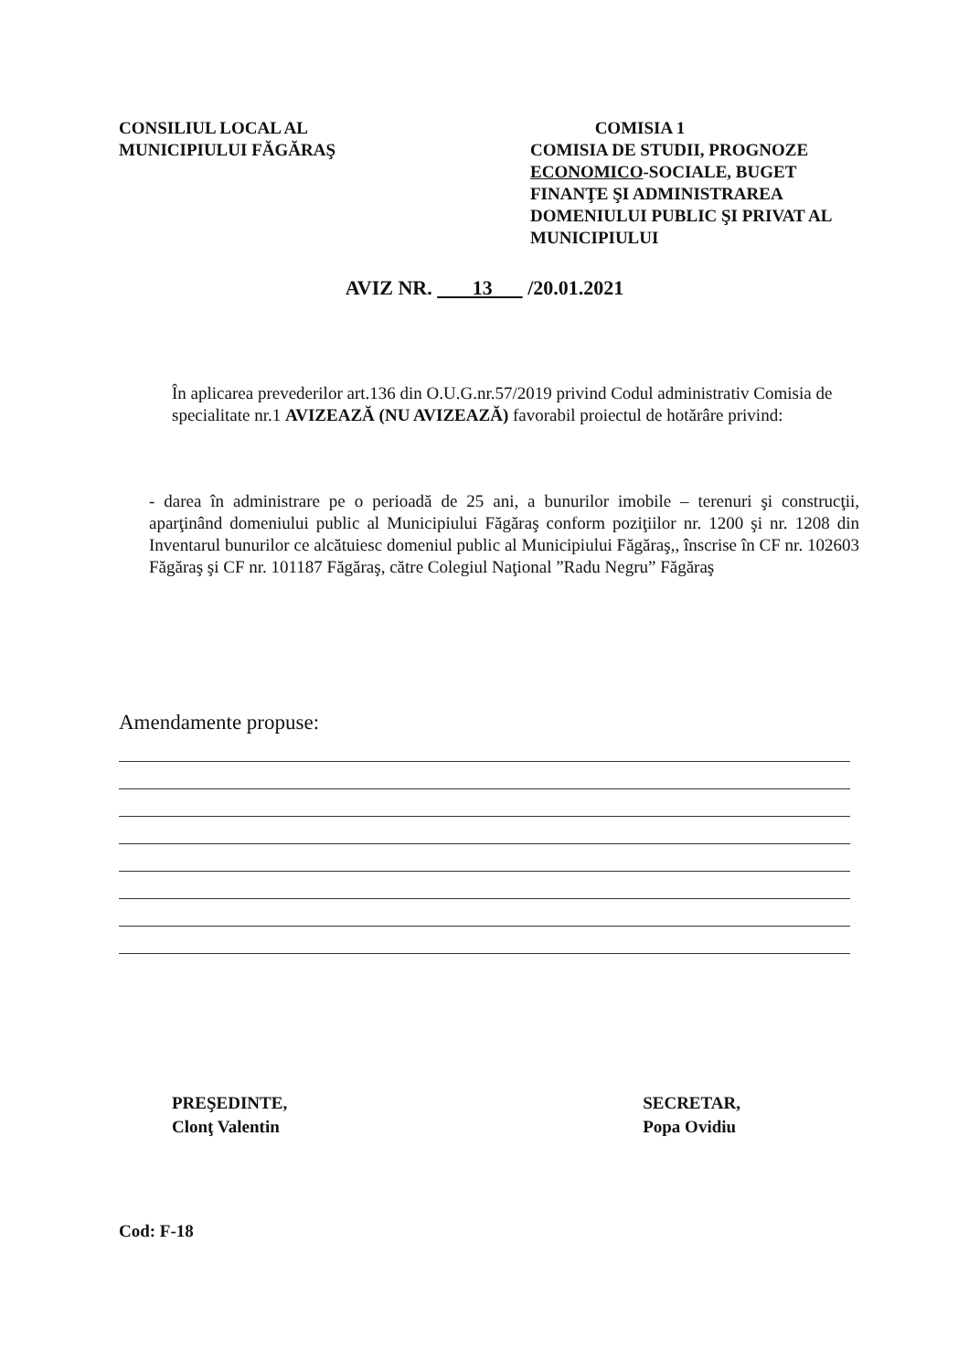CONSILIUL LOCAL AL
MUNICIPIULUI FĂGĂRAŞ
COMISIA 1
COMISIA DE STUDII, PROGNOZE ECONOMICO-SOCIALE, BUGET FINANŢE ŞI ADMINISTRAREA DOMENIULUI PUBLIC ŞI PRIVAT AL MUNICIPIULUI
AVIZ NR. 13 /20.01.2021
În aplicarea prevederilor art.136 din O.U.G.nr.57/2019 privind Codul administrativ Comisia de specialitate nr.1 AVIZEAZĂ (NU AVIZEAZĂ) favorabil proiectul de hotărâre privind:
- darea în administrare pe o perioadă de 25 ani, a bunurilor imobile – terenuri şi construcţii, aparţinând domeniului public al Municipiului Făgăraş conform poziţiilor nr. 1200 şi nr. 1208 din Inventarul bunurilor ce alcătuiesc domeniul public al Municipiului Făgăraş,, înscrise în CF nr. 102603 Făgăraş şi CF nr. 101187 Făgăraş, către Colegiul Naţional ”Radu Negru” Făgăraş
Amendamente propuse:
PREŞEDINTE,
Clonţ Valentin
SECRETAR,
Popa Ovidiu
Cod: F-18